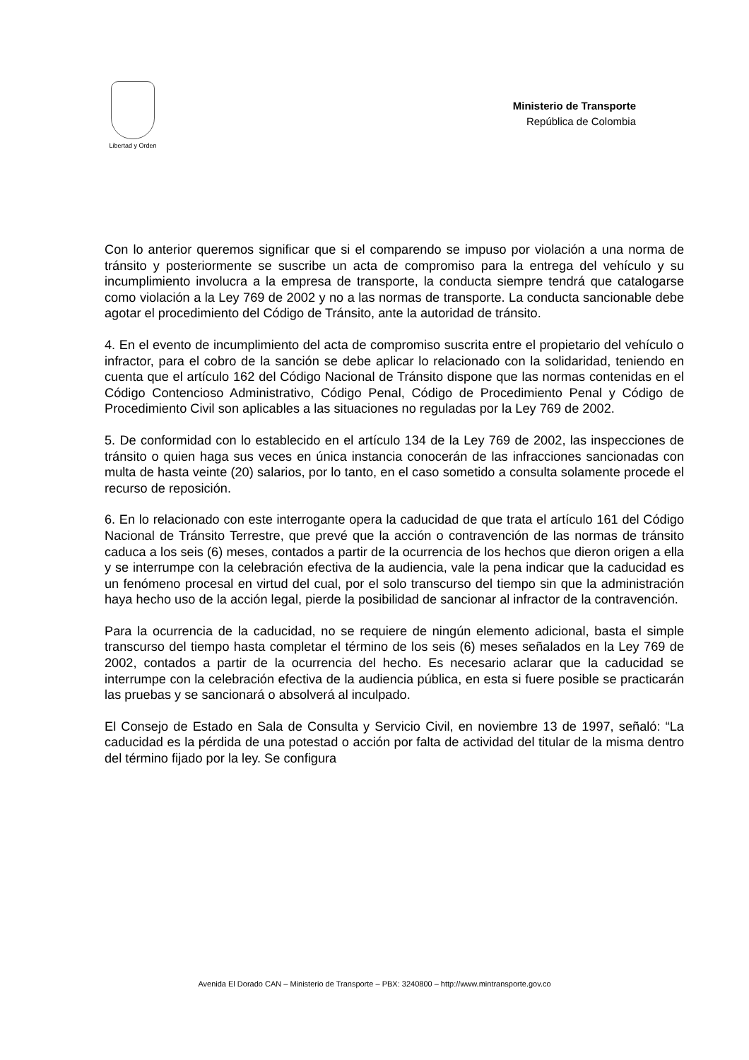Libertad y Orden
Ministerio de Transporte
República de Colombia
Con lo anterior queremos significar que si el comparendo se impuso por violación a una norma de tránsito y posteriormente se suscribe un acta de compromiso para la entrega del vehículo y su incumplimiento involucra a la empresa de transporte, la conducta siempre tendrá que catalogarse como violación a la Ley 769 de 2002 y no a las normas de transporte. La conducta sancionable debe agotar el procedimiento del Código de Tránsito, ante la autoridad de tránsito.
4. En el evento de incumplimiento del acta de compromiso suscrita entre el propietario del vehículo o infractor, para el cobro de la sanción se debe aplicar lo relacionado con la solidaridad, teniendo en cuenta que el artículo 162 del Código Nacional de Tránsito dispone que las normas contenidas en el Código Contencioso Administrativo, Código Penal, Código de Procedimiento Penal y Código de Procedimiento Civil son aplicables a las situaciones no reguladas por la Ley 769 de 2002.
5. De conformidad con lo establecido en el artículo 134 de la Ley 769 de 2002, las inspecciones de tránsito o quien haga sus veces en única instancia conocerán de las infracciones sancionadas con multa de hasta veinte (20) salarios, por lo tanto, en el caso sometido a consulta solamente procede el recurso de reposición.
6. En lo relacionado con este interrogante opera la caducidad de que trata el artículo 161 del Código Nacional de Tránsito Terrestre, que prevé que la acción o contravención de las normas de tránsito caduca a los seis (6) meses, contados a partir de la ocurrencia de los hechos que dieron origen a ella y se interrumpe con la celebración efectiva de la audiencia, vale la pena indicar que la caducidad es un fenómeno procesal en virtud del cual, por el solo transcurso del tiempo sin que la administración haya hecho uso de la acción legal, pierde la posibilidad de sancionar al infractor de la contravención.
Para la ocurrencia de la caducidad, no se requiere de ningún elemento adicional, basta el simple transcurso del tiempo hasta completar el término de los seis (6) meses señalados en la Ley 769 de 2002, contados a partir de la ocurrencia del hecho. Es necesario aclarar que la caducidad se interrumpe con la celebración efectiva de la audiencia pública, en esta si fuere posible se practicarán las pruebas y se sancionará o absolverá al inculpado.
El Consejo de Estado en Sala de Consulta y Servicio Civil, en noviembre 13 de 1997, señaló: “La caducidad es la pérdida de una potestad o acción por falta de actividad del titular de la misma dentro del término fijado por la ley. Se configura
Avenida El Dorado CAN – Ministerio de Transporte – PBX: 3240800 – http://www.mintransporte.gov.co